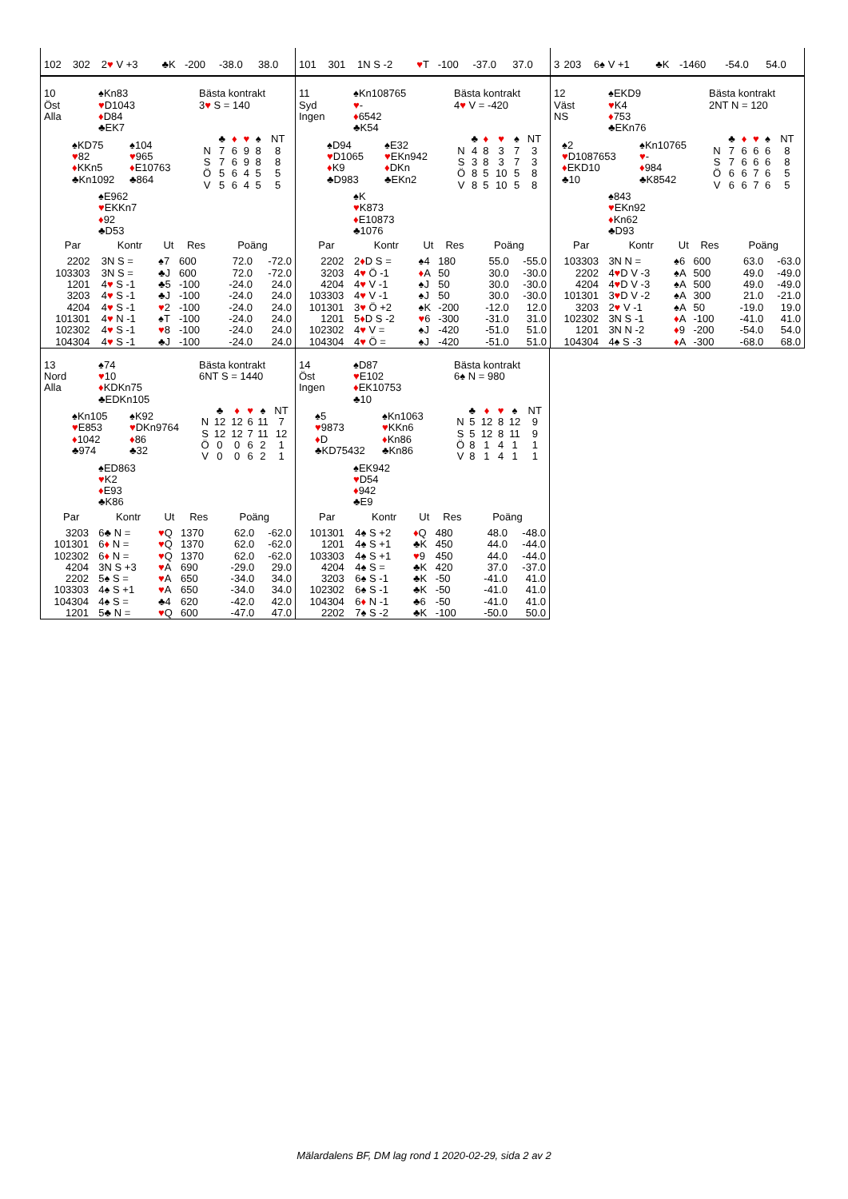| 102 | 302 | 2 ♥ V +3 | ♣K | -200 | -38.0 | 38.0 |
| 101 | 301 | 1N S -2 | ♥ T | -100 | -37.0 | 37.0 |
| 3 | 203 | 6♠ V +1 | ♣K | -1460 | -54.0 | 54.0 |
| 10 Öst Alla | ♠Kn83 ♥ D1043 ♦ D84 ♣EK7 | Bästa kontrakt 3 ♥ S = 140 |
| | ♠KD75 ♥ 82 ♦ KKn5 ♣Kn1092 | ♠104 ♥ 965 ♦ E10763 ♣864 | / / ♣ / ♦ / ♥ / ♠ / NT / / N / 7 / 6 / 9 / 8 / 8 / / S / 7 / 6 / 9 / 8 / 8 / / Ö / 5 / 6 / 4 / 5 / 5 / / V / 5 / 6 / 4 / 5 / 5 / |
| | ♠E962 ♥ EKKn7 ♦ 92 ♣D53 |
| Par | | Kontr | Ut | Res | Poäng | |
| --- | --- | --- | --- | --- | --- | --- |
| 2 | 202 | 3N S = | ♠7 | 600 | 72.0 | -72.0 |
| 103 | 303 | 3N S = | ♣J | 600 | 72.0 | -72.0 |
| 1 | 201 | 4 ♥ S -1 | ♣5 | -100 | -24.0 | 24.0 |
| 3 | 203 | 4 ♥ S -1 | ♣J | -100 | -24.0 | 24.0 |
| 4 | 204 | 4 ♥ S -1 | ♥ 2 | -100 | -24.0 | 24.0 |
| 101 | 301 | 4 ♥ N -1 | ♠T | -100 | -24.0 | 24.0 |
| 102 | 302 | 4 ♥ S -1 | ♥ 8 | -100 | -24.0 | 24.0 |
| 104 | 304 | 4 ♥ S -1 | ♣J | -100 | -24.0 | 24.0 |
| 11 Syd Ingen | ♠Kn108765 ♥ - ♦ 6542 ♣K54 | Bästa kontrakt 4 ♥ V = -420 |
| | ♠D94 ♥ D1065 ♦ K9 ♣D983 | ♠E32 ♥ EKn942 ♦ DKn ♣EKn2 | / / ♣ / ♦ / ♥ / ♠ / NT / / N / 4 / 8 / 3 / 7 / 3 / / S / 3 / 8 / 3 / 7 / 3 / / Ö / 8 / 5 / 10 / 5 / 8 / / V / 8 / 5 / 10 / 5 / 8 / |
| | ♠K ♥ K873 ♦ E10873 ♣1076 |
| Par | | Kontr | Ut | Res | Poäng | |
| --- | --- | --- | --- | --- | --- | --- |
| 2 | 202 | 2 ♦ D S = | ♠4 | 180 | 55.0 | -55.0 |
| 3 | 203 | 4 ♥ Ö -1 | ♦ A | 50 | 30.0 | -30.0 |
| 4 | 204 | 4 ♥ V -1 | ♠J | 50 | 30.0 | -30.0 |
| 103 | 303 | 4 ♥ V -1 | ♠J | 50 | 30.0 | -30.0 |
| 101 | 301 | 3 ♥ Ö +2 | ♠K | -200 | -12.0 | 12.0 |
| 1 | 201 | 5 ♦ D S -2 | ♥ 6 | -300 | -31.0 | 31.0 |
| 102 | 302 | 4 ♥ V = | ♠J | -420 | -51.0 | 51.0 |
| 104 | 304 | 4 ♥ Ö = | ♠J | -420 | -51.0 | 51.0 |
| 12 Väst NS | ♠EKD9 ♥ K4 ♦ 753 ♣EKn76 | Bästa kontrakt 2NT N = 120 |
| | ♠2 ♥ D1087653 ♦ EKD10 ♣10 | ♠Kn10765 ♥ - ♦ 984 ♣K8542 | / / ♣ / ♦ / ♥ / ♠ / NT / / N / 7 / 6 / 6 / 6 / 8 / / S / 7 / 6 / 6 / 6 / 8 / / Ö / 6 / 6 / 7 / 6 / 5 / / V / 6 / 6 / 7 / 6 / 5 / |
| | ♠843 ♥ EKn92 ♦ Kn62 ♣D93 |
| Par | | Kontr | Ut | Res | Poäng | |
| --- | --- | --- | --- | --- | --- | --- |
| 103 | 303 | 3N N = | ♠6 | 600 | 63.0 | -63.0 |
| 2 | 202 | 4 ♥ D V -3 | ♠A | 500 | 49.0 | -49.0 |
| 4 | 204 | 4 ♥ D V -3 | ♠A | 500 | 49.0 | -49.0 |
| 101 | 301 | 3 ♥ D V -2 | ♠A | 300 | 21.0 | -21.0 |
| 3 | 203 | 2 ♥ V -1 | ♠A | 50 | -19.0 | 19.0 |
| 102 | 302 | 3N S -1 | ♦ A | -100 | -41.0 | 41.0 |
| 1 | 201 | 3N N -2 | ♦ 9 | -200 | -54.0 | 54.0 |
| 104 | 304 | 4♠ S -3 | ♦ A | -300 | -68.0 | 68.0 |
| 13 Nord Alla | ♠74 ♥ 10 ♦ KDKn75 ♣EDKn105 | Bästa kontrakt 6NT S = 1440 |
| | ♠Kn105 ♥ E853 ♦ 1042 ♣974 | ♠K92 ♥ DKn9764 ♦ 86 ♣32 | / / ♣ / ♦ / ♥ / ♠ / NT / / N / 12 / 12 / 6 / 11 / 7 / / S / 12 / 12 / 7 / 11 / 12 / / Ö / 0 / 0 / 6 / 2 / 1 / / V / 0 / 0 / 6 / 2 / 1 / |
| | ♠ED863 ♥ K2 ♦ E93 ♣K86 |
| Par | | Kontr | Ut | Res | Poäng | |
| --- | --- | --- | --- | --- | --- | --- |
| 3 | 203 | 6♣ N = | ♥ Q | 1370 | 62.0 | -62.0 |
| 101 | 301 | 6 ♦ N = | ♥ Q | 1370 | 62.0 | -62.0 |
| 102 | 302 | 6 ♦ N = | ♥ Q | 1370 | 62.0 | -62.0 |
| 4 | 204 | 3N S +3 | ♥ A | 690 | -29.0 | 29.0 |
| 2 | 202 | 5♠ S = | ♥ A | 650 | -34.0 | 34.0 |
| 103 | 303 | 4♠ S +1 | ♥ A | 650 | -34.0 | 34.0 |
| 104 | 304 | 4♠ S = | ♣4 | 620 | -42.0 | 42.0 |
| 1 | 201 | 5♣ N = | ♥ Q | 600 | -47.0 | 47.0 |
| 14 Öst Ingen | ♠D87 ♥ E102 ♦ EK10753 ♣10 | Bästa kontrakt 6♠ N = 980 |
| | ♠5 ♥ 9873 ♦ D ♣KD75432 | ♠Kn1063 ♥ KKn6 ♦ Kn86 ♣Kn86 | / / ♣ / ♦ / ♥ / ♠ / NT / / N / 5 / 12 / 8 / 12 / 9 / / S / 5 / 12 / 8 / 11 / 9 / / Ö / 8 / 1 / 4 / 1 / 1 / / V / 8 / 1 / 4 / 1 / 1 / |
| | ♠EK942 ♥ D54 ♦ 942 ♣E9 |
| Par | | Kontr | Ut | Res | Poäng | |
| --- | --- | --- | --- | --- | --- | --- |
| 101 | 301 | 4♠ S +2 | ♦ Q | 480 | 48.0 | -48.0 |
| 1 | 201 | 4♠ S +1 | ♣K | 450 | 44.0 | -44.0 |
| 103 | 303 | 4♠ S +1 | ♥ 9 | 450 | 44.0 | -44.0 |
| 4 | 204 | 4♠ S = | ♣K | 420 | 37.0 | -37.0 |
| 3 | 203 | 6♠ S -1 | ♣K | -50 | -41.0 | 41.0 |
| 102 | 302 | 6♠ S -1 | ♣K | -50 | -41.0 | 41.0 |
| 104 | 304 | 6 ♦ N -1 | ♣6 | -50 | -41.0 | 41.0 |
| 2 | 202 | 7♠ S -2 | ♣K | -100 | -50.0 | 50.0 |
Mälardalens BF, DM lag rond 1 2020-02-29, sida 2 av 2